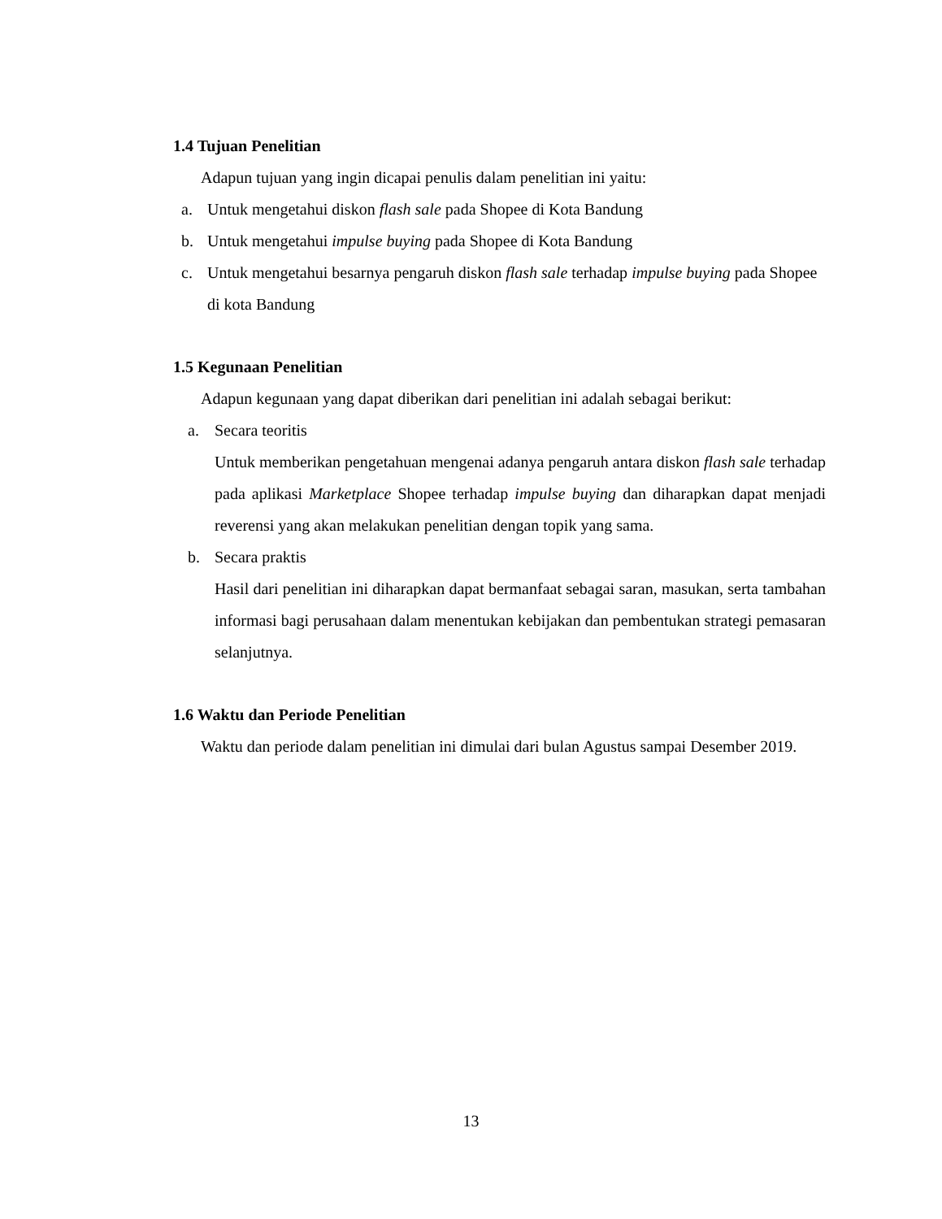1.4 Tujuan Penelitian
Adapun tujuan yang ingin dicapai penulis dalam penelitian ini yaitu:
a. Untuk mengetahui diskon flash sale pada Shopee di Kota Bandung
b. Untuk mengetahui impulse buying pada Shopee di Kota Bandung
c. Untuk mengetahui besarnya pengaruh diskon flash sale terhadap impulse buying pada Shopee di kota Bandung
1.5 Kegunaan Penelitian
Adapun kegunaan yang dapat diberikan dari penelitian ini adalah sebagai berikut:
a. Secara teoritis
Untuk memberikan pengetahuan mengenai adanya pengaruh antara diskon flash sale terhadap pada aplikasi Marketplace Shopee terhadap impulse buying dan diharapkan dapat menjadi reverensi yang akan melakukan penelitian dengan topik yang sama.
b. Secara praktis
Hasil dari penelitian ini diharapkan dapat bermanfaat sebagai saran, masukan, serta tambahan informasi bagi perusahaan dalam menentukan kebijakan dan pembentukan strategi pemasaran selanjutnya.
1.6 Waktu dan Periode Penelitian
Waktu dan periode dalam penelitian ini dimulai dari bulan Agustus sampai Desember 2019.
13